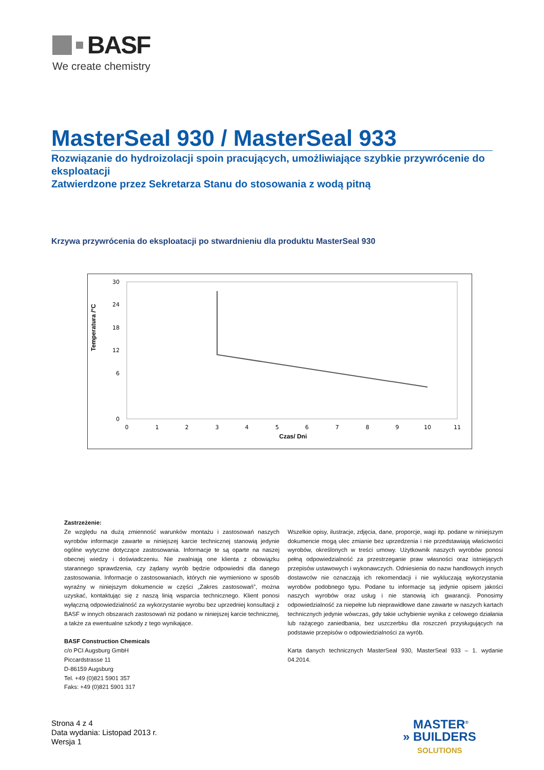BASF
We create chemistry
MasterSeal 930 / MasterSeal 933
Rozwiązanie do hydroizolacji spoin pracujących, umożliwiające szybkie przywrócenie do eksploatacji
Zatwierdzone przez Sekretarza Stanu do stosowania z wodą pitną
Krzywa przywrócenia do eksploatacji po stwardnieniu dla produktu MasterSeal 930
Temperatura /°C
30
24
18
12
6
0
0
1
2
3
4
5
6
7
8
9
10
11
Czas/ Dni
Zastrzeżenie:
Ze względu na dużą zmienność warunków montażu i zastosowań naszych wyrobów informacje zawarte w niniejszej karcie technicznej stanowią jedynie ogólne wytyczne dotyczące zastosowania. Informacje te są oparte na naszej obecnej wiedzy i doświadczeniu. Nie zwalniają one klienta z obowiązku starannego sprawdzenia, czy żądany wyrób będzie odpowiedni dla danego zastosowania. Informacje o zastosowaniach, których nie wymieniono w sposób wyraźny w niniejszym dokumencie w części „Zakres zastosowań”, można uzyskać, kontaktując się z naszą linią wsparcia technicznego. Klient ponosi wyłączną odpowiedzialność za wykorzystanie wyrobu bez uprzedniej konsultacji z BASF w innych obszarach zastosowań niż podano w niniejszej karcie technicznej, a także za ewentualne szkody z tego wynikające.
BASF Construction Chemicals
c/o PCI Augsburg GmbH
Piccardstrasse 11
D-86159 Augsburg
Tel. +49 (0)821 5901 357
Faks: +49 (0)821 5901 317
Wszelkie opisy, ilustracje, zdjęcia, dane, proporcje, wagi itp. podane w niniejszym dokumencie mogą ulec zmianie bez uprzedzenia i nie przedstawiają właściwości wyrobów, określonych w treści umowy. Użytkownik naszych wyrobów ponosi pełną odpowiedzialność za przestrzeganie praw własności oraz istniejących przepisów ustawowych i wykonawczych. Odniesienia do nazw handlowych innych dostawców nie oznaczają ich rekomendacji i nie wykluczają wykorzystania wyrobów podobnego typu. Podane tu informacje są jedynie opisem jakości naszych wyrobów oraz usług i nie stanowią ich gwarancji. Ponosimy odpowiedzialność za niepełne lub nieprawidłowe dane zawarte w naszych kartach technicznych jedynie wówczas, gdy takie uchybienie wynika z celowego działania lub rażącego zaniedbania, bez uszczerbku dla roszczeń przysługujących na podstawie przepisów o odpowiedzialności za wyrób.
Karta danych technicznych MasterSeal 930, MasterSeal 933 – 1. wydanie 04.2014.
Strona 4 z 4
Data wydania: Listopad 2013 r.
Wersja 1
MASTER<sup>®</sup>
» BUILDERS
SOLUTIONS